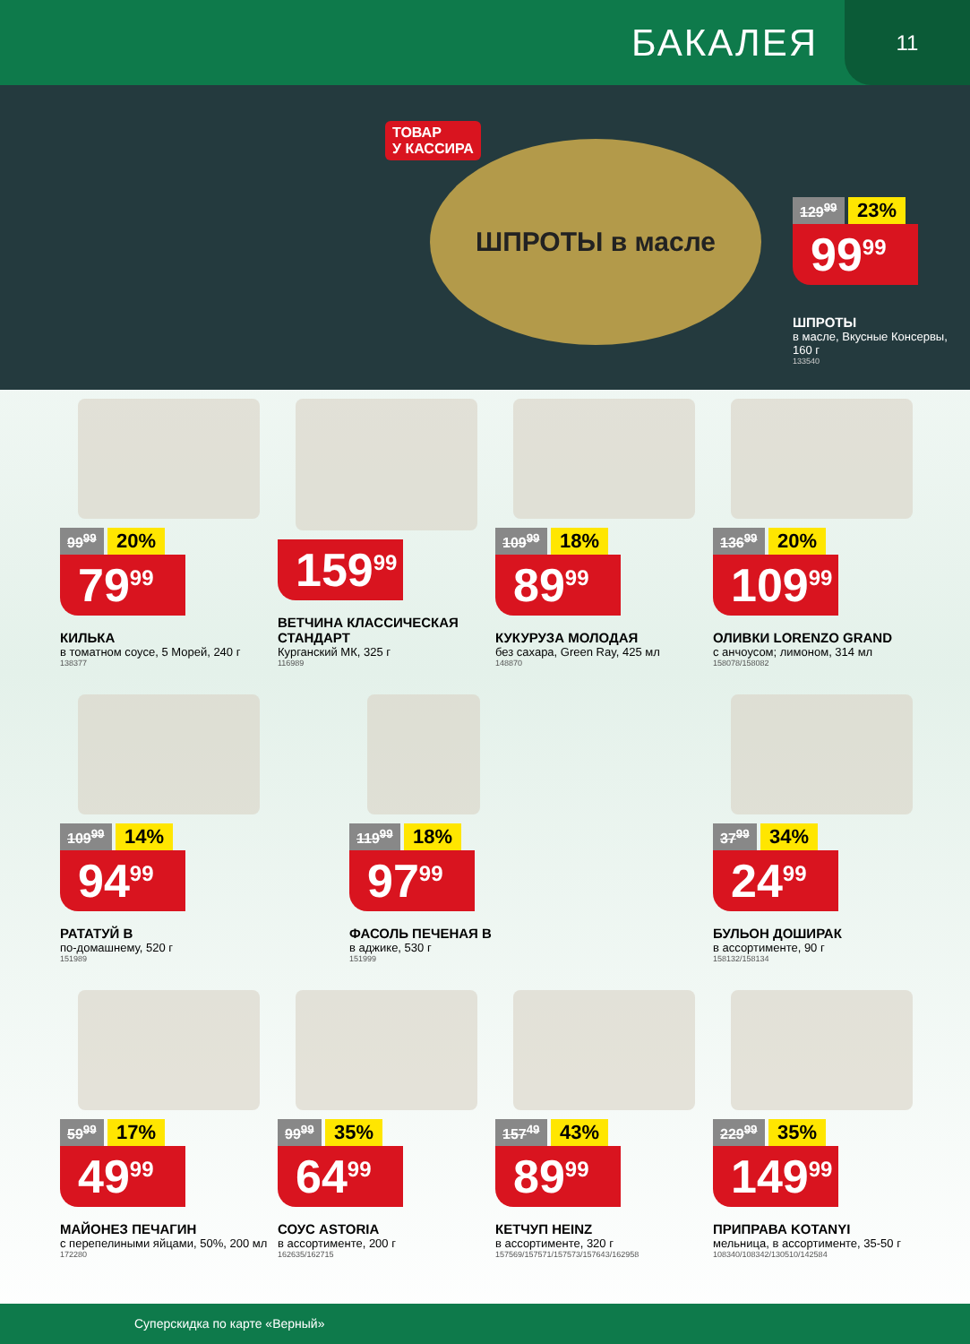БАКАЛЕЯ
11
ТОВАР
У КАССИРА
ШПРОТЫ в масле
129<sup>99</sup> 23%
99<sup>99</sup>
ШПРОТЫ
в масле, Вкусные Консервы, 160 г
133540
99<sup>99</sup> 20%
79<sup>99</sup>
КИЛЬКА
в томатном соусе, 5 Морей, 240 г
138377
159<sup>99</sup>
ВЕТЧИНА КЛАССИЧЕСКАЯ СТАНДАРТ
Курганский МК, 325 г
116989
109<sup>99</sup> 18%
89<sup>99</sup>
КУКУРУЗА МОЛОДАЯ
без сахара, Green Ray, 425 мл
148870
136<sup>99</sup> 20%
109<sup>99</sup>
ОЛИВКИ LORENZO GRAND
с анчоусом; лимоном, 314 мл
158078/158082
109<sup>99</sup> 14%
94<sup>99</sup>
РАТАТУЙ В
по-домашнему, 520 г
151989
119<sup>99</sup> 18%
97<sup>99</sup>
ФАСОЛЬ ПЕЧЕНАЯ В
в аджике, 530 г
151999
37<sup>99</sup> 34%
24<sup>99</sup>
БУЛЬОН ДОШИРАК
в ассортименте, 90 г
158132/158134
59<sup>99</sup> 17%
49<sup>99</sup>
МАЙОНЕЗ ПЕЧАГИН
с перепелиными яйцами, 50%, 200 мл
172280
99<sup>99</sup> 35%
64<sup>99</sup>
СОУС ASTORIA
в ассортименте, 200 г
162635/162715
157<sup>49</sup> 43%
89<sup>99</sup>
КЕТЧУП HEINZ
в ассортименте, 320 г
157569/157571/157573/157643/162958
229<sup>99</sup> 35%
149<sup>99</sup>
ПРИПРАВА KOTANYI
мельница, в ассортименте, 35-50 г
108340/108342/130510/142584
Суперскидка по карте «Верный»